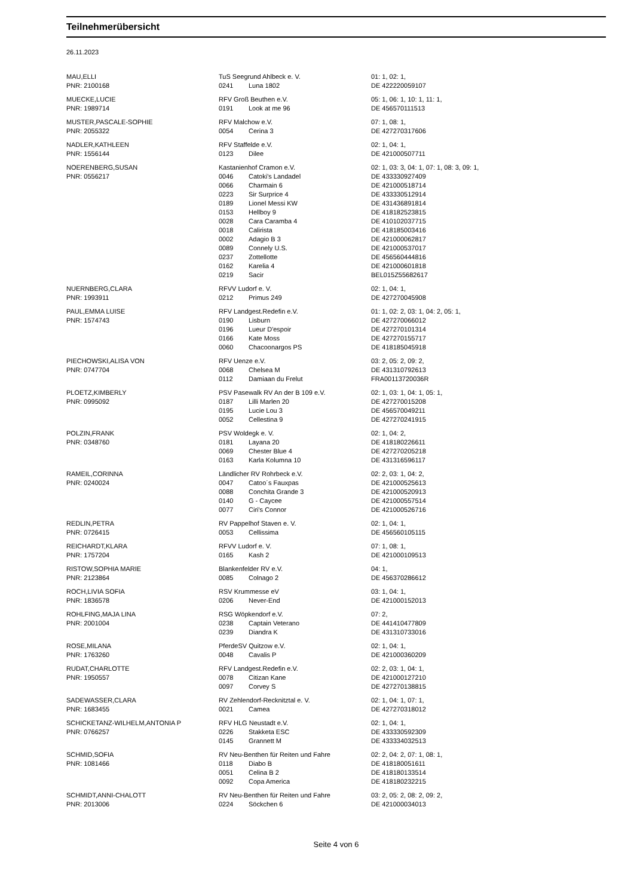Teilnehmerübersicht
26.11.2023
| MAU,ELLI | TuS Seegrund Ahlbeck e. V. | | 01: 1, 02: 1, |
| PNR: 2100168 | 0241 | Luna 1802 | DE 422220059107 |
| MUECKE,LUCIE | RFV Groß Beuthen e.V. | | 05: 1, 06: 1, 10: 1, 11: 1, |
| PNR: 1989714 | 0191 | Look at me 96 | DE 456570111513 |
| MUSTER,PASCALE-SOPHIE | RFV Malchow e.V. | | 07: 1, 08: 1, |
| PNR: 2055322 | 0054 | Cerina 3 | DE 427270317606 |
| NADLER,KATHLEEN | RFV Staffelde e.V. | | 02: 1, 04: 1, |
| PNR: 1556144 | 0123 | Dilee | DE 421000507711 |
| NOERENBERG,SUSAN | Kastanienhof Cramon e.V. | | 02: 1, 03: 3, 04: 1, 07: 1, 08: 3, 09: 1, |
| PNR: 0556217 | 0046 | Catoki's Landadel | DE 433330927409 |
| | 0066 | Charmain 6 | DE 421000518714 |
| | 0223 | Sir Surprice 4 | DE 433330512914 |
| | 0189 | Lionel Messi KW | DE 431436891814 |
| | 0153 | Hellboy 9 | DE 418182523815 |
| | 0028 | Cara Caramba 4 | DE 410102037715 |
| | 0018 | Calirista | DE 418185003416 |
| | 0002 | Adagio B 3 | DE 421000062817 |
| | 0089 | Connely U.S. | DE 421000537017 |
| | 0237 | Zottellotte | DE 456560444816 |
| | 0162 | Karelia 4 | DE 421000601818 |
| | 0219 | Sacir | BEL015Z55682617 |
| NUERNBERG,CLARA | RFVV Ludorf e. V. | | 02: 1, 04: 1, |
| PNR: 1993911 | 0212 | Primus 249 | DE 427270045908 |
| PAUL,EMMA LUISE | RFV Landgest.Redefin e.V. | | 01: 1, 02: 2, 03: 1, 04: 2, 05: 1, |
| PNR: 1574743 | 0190 | Lisburn | DE 427270066012 |
| | 0196 | Lueur D'espoir | DE 427270101314 |
| | 0166 | Kate Moss | DE 427270155717 |
| | 0060 | Chacoonargos PS | DE 418185045918 |
| PIECHOWSKI,ALISA VON | RFV Uenze e.V. | | 03: 2, 05: 2, 09: 2, |
| PNR: 0747704 | 0068 | Chelsea M | DE 431310792613 |
| | 0112 | Damiaan du Frelut | FRA00113720036R |
| PLOETZ,KIMBERLY | PSV Pasewalk RV An der B 109 e.V. | | 02: 1, 03: 1, 04: 1, 05: 1, |
| PNR: 0995092 | 0187 | Lilli Marlen 20 | DE 427270015208 |
| | 0195 | Lucie Lou 3 | DE 456570049211 |
| | 0052 | Cellestina 9 | DE 427270241915 |
| POLZIN,FRANK | PSV Woldegk e. V. | | 02: 1, 04: 2, |
| PNR: 0348760 | 0181 | Layana 20 | DE 418180226611 |
| | 0069 | Chester Blue 4 | DE 427270205218 |
| | 0163 | Karla Kolumna 10 | DE 431316596117 |
| RAMEIL,CORINNA | Ländlicher RV Rohrbeck e.V. | | 02: 2, 03: 1, 04: 2, |
| PNR: 0240024 | 0047 | Catoo´s Fauxpas | DE 421000525613 |
| | 0088 | Conchita Grande 3 | DE 421000520913 |
| | 0140 | G - Caycee | DE 421000557514 |
| | 0077 | Ciri's Connor | DE 421000526716 |
| REDLIN,PETRA | RV Pappelhof Staven e. V. | | 02: 1, 04: 1, |
| PNR: 0726415 | 0053 | Cellissima | DE 456560105115 |
| REICHARDT,KLARA | RFVV Ludorf e. V. | | 07: 1, 08: 1, |
| PNR: 1757204 | 0165 | Kash 2 | DE 421000109513 |
| RISTOW,SOPHIA MARIE | Blankenfelder RV e.V. | | 04: 1, |
| PNR: 2123864 | 0085 | Colnago 2 | DE 456370286612 |
| ROCH,LIVIA SOFIA | RSV Krummesse eV | | 03: 1, 04: 1, |
| PNR: 1836578 | 0206 | Never-End | DE 421000152013 |
| ROHLFING,MAJA LINA | RSG Wöpkendorf e.V. | | 07: 2, |
| PNR: 2001004 | 0238 | Captain Veterano | DE 441410477809 |
| | 0239 | Diandra K | DE 431310733016 |
| ROSE,MILANA | PferdeSV Quitzow e.V. | | 02: 1, 04: 1, |
| PNR: 1763260 | 0048 | Cavalis P | DE 421000360209 |
| RUDAT,CHARLOTTE | RFV Landgest.Redefin e.V. | | 02: 2, 03: 1, 04: 1, |
| PNR: 1950557 | 0078 | Citizan Kane | DE 421000127210 |
| | 0097 | Corvey S | DE 427270138815 |
| SADEWASSER,CLARA | RV Zehlendorf-Recknitztal e. V. | | 02: 1, 04: 1, 07: 1, |
| PNR: 1683455 | 0021 | Camea | DE 427270318012 |
| SCHICKETANZ-WILHELM,ANTONIA P | RFV HLG Neustadt e.V. | | 02: 1, 04: 1, |
| PNR: 0766257 | 0226 | Stakketa ESC | DE 433330592309 |
| | 0145 | Grannett M | DE 433334032513 |
| SCHMID,SOFIA | RV Neu-Benthen für Reiten und Fahre | | 02: 2, 04: 2, 07: 1, 08: 1, |
| PNR: 1081466 | 0118 | Diabo B | DE 418180051611 |
| | 0051 | Celina B 2 | DE 418180133514 |
| | 0092 | Copa America | DE 418180232215 |
| SCHMIDT,ANNI-CHALOTT | RV Neu-Benthen für Reiten und Fahre | | 03: 2, 05: 2, 08: 2, 09: 2, |
| PNR: 2013006 | 0224 | Söckchen 6 | DE 421000034013 |
Seite 4 von 6